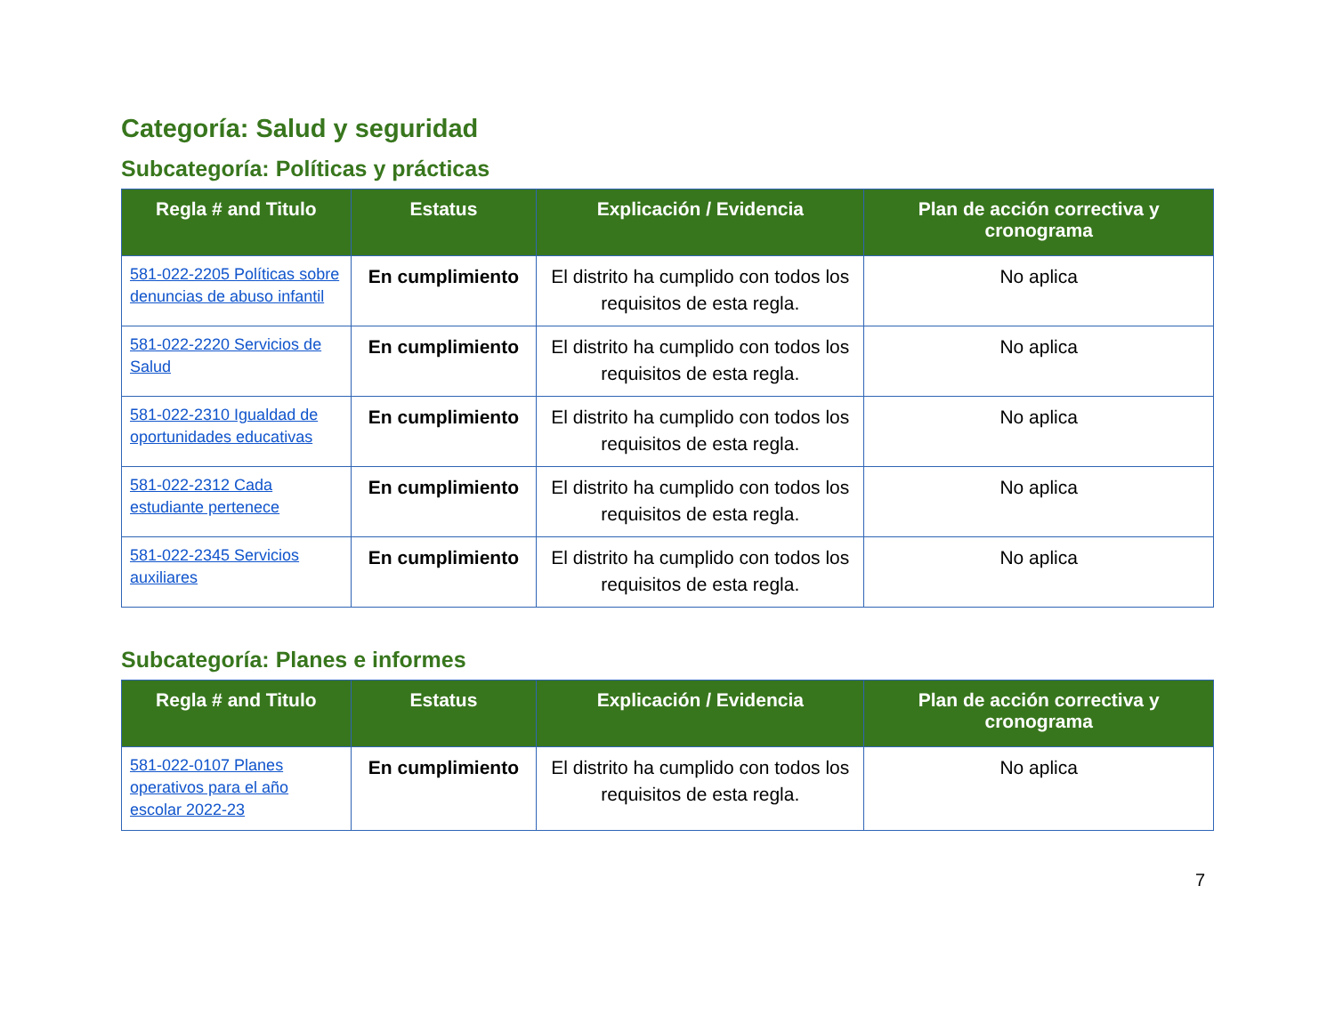Categoría: Salud y seguridad
Subcategoría: Políticas y prácticas
| Regla # and Titulo | Estatus | Explicación / Evidencia | Plan de acción correctiva y cronograma |
| --- | --- | --- | --- |
| 581-022-2205 Políticas sobre denuncias de abuso infantil | En cumplimiento | El distrito ha cumplido con todos los requisitos de esta regla. | No aplica |
| 581-022-2220 Servicios de Salud | En cumplimiento | El distrito ha cumplido con todos los requisitos de esta regla. | No aplica |
| 581-022-2310 Igualdad de oportunidades educativas | En cumplimiento | El distrito ha cumplido con todos los requisitos de esta regla. | No aplica |
| 581-022-2312 Cada estudiante pertenece | En cumplimiento | El distrito ha cumplido con todos los requisitos de esta regla. | No aplica |
| 581-022-2345 Servicios auxiliares | En cumplimiento | El distrito ha cumplido con todos los requisitos de esta regla. | No aplica |
Subcategoría: Planes e informes
| Regla # and Titulo | Estatus | Explicación / Evidencia | Plan de acción correctiva y cronograma |
| --- | --- | --- | --- |
| 581-022-0107 Planes operativos para el año escolar 2022-23 | En cumplimiento | El distrito ha cumplido con todos los requisitos de esta regla. | No aplica |
7